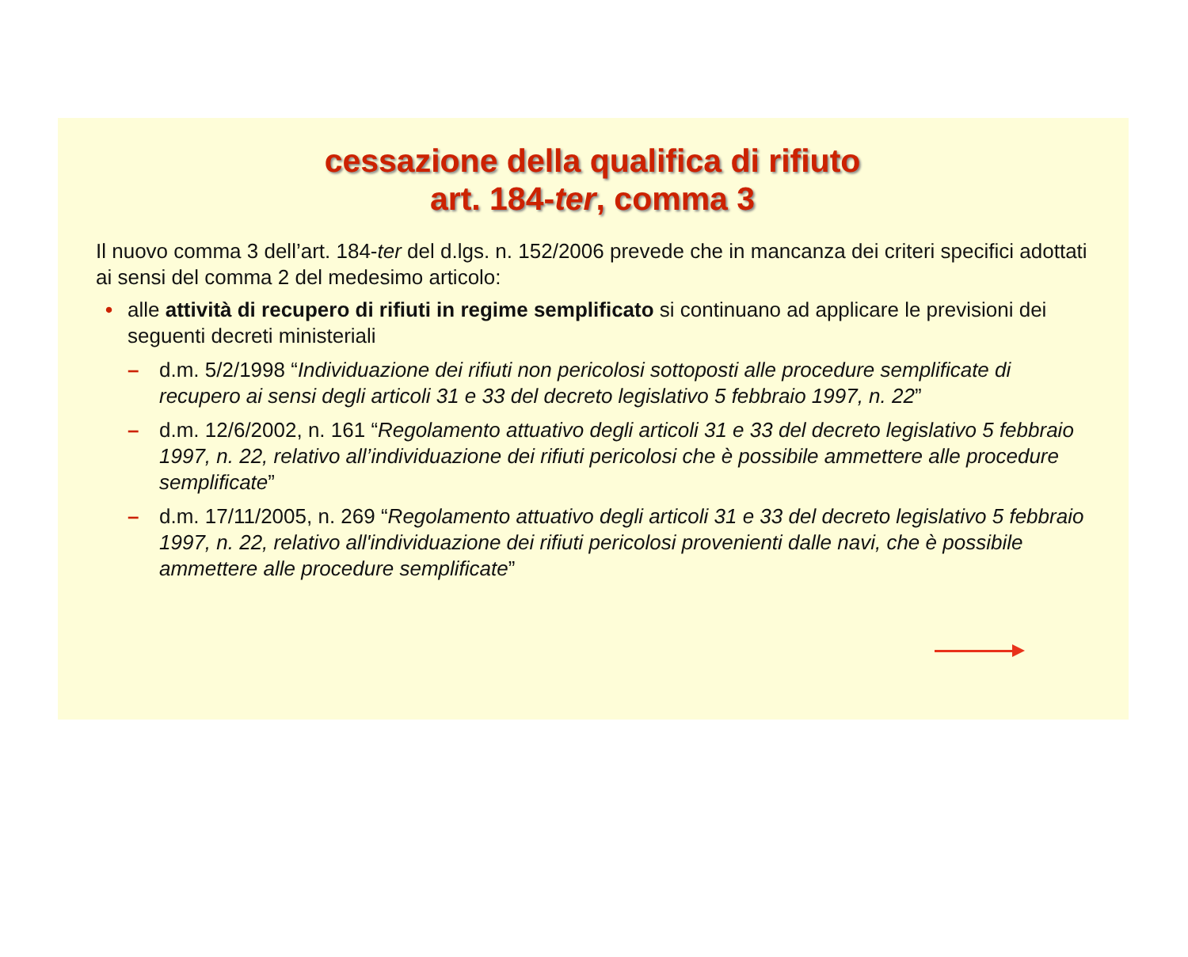cessazione della qualifica di rifiuto
art. 184-ter, comma 3
Il nuovo comma 3 dell’art. 184-ter del d.lgs. n. 152/2006 prevede che in mancanza dei criteri specifici adottati ai sensi del comma 2 del medesimo articolo:
• alle attività di recupero di rifiuti in regime semplificato si continuano ad applicare le previsioni dei seguenti decreti ministeriali
– d.m. 5/2/1998 “Individuazione dei rifiuti non pericolosi sottoposti alle procedure semplificate di recupero ai sensi degli articoli 31 e 33 del decreto legislativo 5 febbraio 1997, n. 22”
– d.m. 12/6/2002, n. 161 “Regolamento attuativo degli articoli 31 e 33 del decreto legislativo 5 febbraio 1997, n. 22, relativo all’individuazione dei rifiuti pericolosi che è possibile ammettere alle procedure semplificate”
– d.m. 17/11/2005, n. 269 “Regolamento attuativo degli articoli 31 e 33 del decreto legislativo 5 febbraio 1997, n. 22, relativo all'individuazione dei rifiuti pericolosi provenienti dalle navi, che è possibile ammettere alle procedure semplificate”